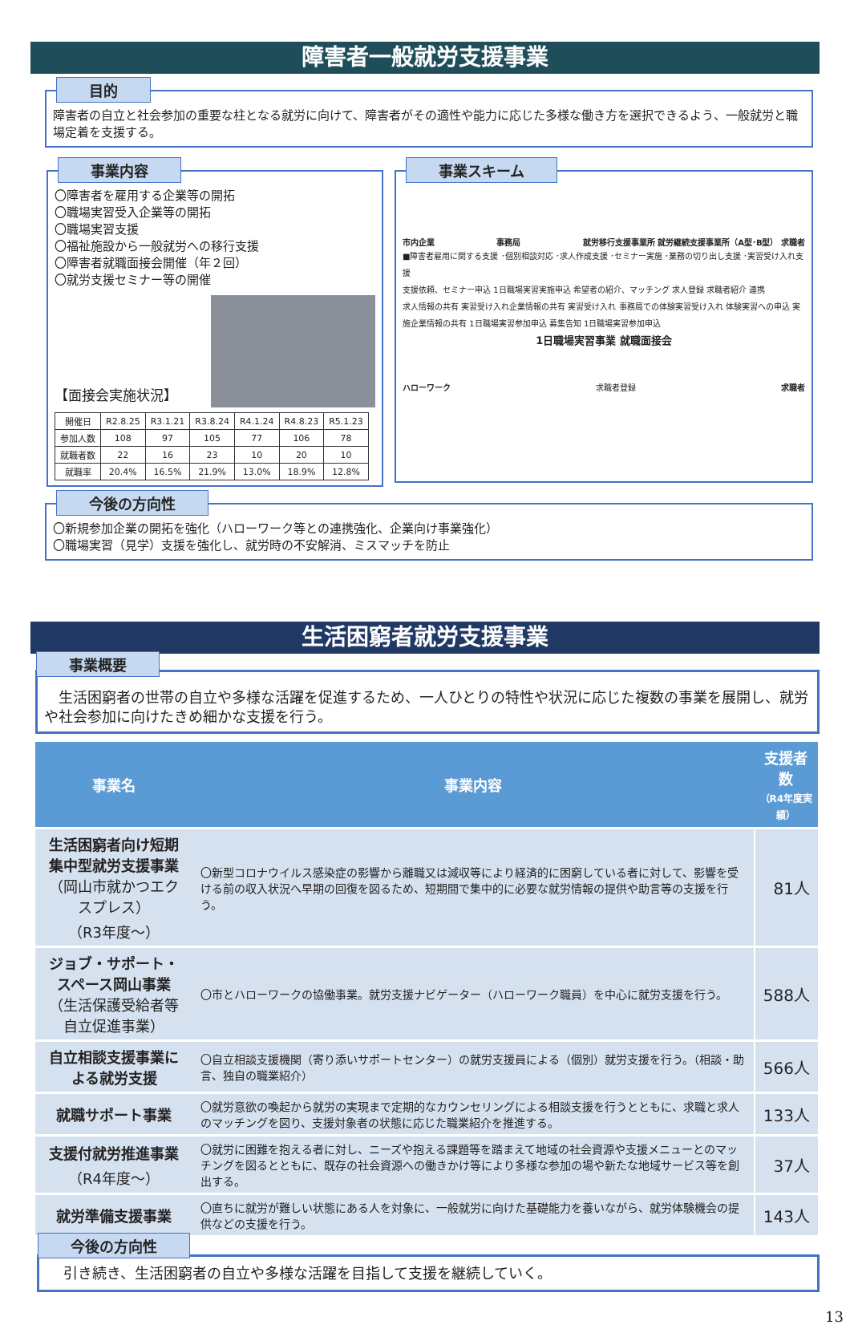障害者一般就労支援事業
目的
障害者の自立と社会参加の重要な柱となる就労に向けて、障害者がその適性や能力に応じた多様な働き方を選択できるよう、一般就労と職場定着を支援する。
事業内容
〇障害者を雇用する企業等の開拓
〇職場実習受入企業等の開拓
〇職場実習支援
〇福祉施設から一般就労への移行支援
〇障害者就職面接会開催（年２回）
〇就労支援セミナー等の開催
【面接会実施状況】
| 開催日 | R2.8.25 | R3.1.21 | R3.8.24 | R4.1.24 | R4.8.23 | R5.1.23 |
| 参加人数 | 108 | 97 | 105 | 77 | 106 | 78 |
| 就職者数 | 22 | 16 | 23 | 10 | 20 | 10 |
| 就職率 | 20.4% | 16.5% | 21.9% | 13.0% | 18.9% | 12.8% |
事業スキーム
市内企業 事務局 就労移行支援事業所 就労継続支援事業所（A型･B型） 求職者
■障害者雇用に関する支援 ･個別相談対応 ･求人作成支援 ･セミナー実施 ･業務の切り出し支援 ･実習受け入れ支援
支援依頼、セミナー申込 1日職場実習実施申込 希望者の紹介、マッチング 求人登録 求職者紹介 連携
求人情報の共有 実習受け入れ企業情報の共有 実習受け入れ 事務局での体験実習受け入れ 体験実習への申込 実施企業情報の共有 1日職場実習参加申込 募集告知 1日職場実習参加申込
1日職場実習事業 就職面接会
ハローワーク 求職者登録 求職者
今後の方向性
〇新規参加企業の開拓を強化（ハローワーク等との連携強化、企業向け事業強化）
〇職場実習（見学）支援を強化し、就労時の不安解消、ミスマッチを防止
生活困窮者就労支援事業
事業概要
　生活困窮者の世帯の自立や多様な活躍を促進するため、一人ひとりの特性や状況に応じた複数の事業を展開し、就労や社会参加に向けたきめ細かな支援を行う。
| 事業名 | 事業内容 | 支援者数 （R4年度実績） |
| --- | --- | --- |
| 生活困窮者向け短期集中型就労支援事業 （岡山市就かつエクスプレス） （R3年度～） | 〇新型コロナウイルス感染症の影響から離職又は減収等により経済的に困窮している者に対して、影響を受ける前の収入状況へ早期の回復を図るため、短期間で集中的に必要な就労情報の提供や助言等の支援を行う。 | 81人 |
| ジョブ・サポート・スペース岡山事業 （生活保護受給者等自立促進事業） | 〇市とハローワークの協働事業。就労支援ナビゲーター（ハローワーク職員）を中心に就労支援を行う。 | 588人 |
| 自立相談支援事業による就労支援 | 〇自立相談支援機関（寄り添いサポートセンター）の就労支援員による（個別）就労支援を行う。（相談・助言、独自の職業紹介） | 566人 |
| 就職サポート事業 | 〇就労意欲の喚起から就労の実現まで定期的なカウンセリングによる相談支援を行うとともに、求職と求人のマッチングを図り、支援対象者の状態に応じた職業紹介を推進する。 | 133人 |
| 支援付就労推進事業 （R4年度～） | 〇就労に困難を抱える者に対し、ニーズや抱える課題等を踏まえて地域の社会資源や支援メニューとのマッチングを図るとともに、既存の社会資源への働きかけ等により多様な参加の場や新たな地域サービス等を創出する。 | 37人 |
| 就労準備支援事業 | 〇直ちに就労が難しい状態にある人を対象に、一般就労に向けた基礎能力を養いながら、就労体験機会の提供などの支援を行う。 | 143人 |
今後の方向性
引き続き、生活困窮者の自立や多様な活躍を目指して支援を継続していく。
13